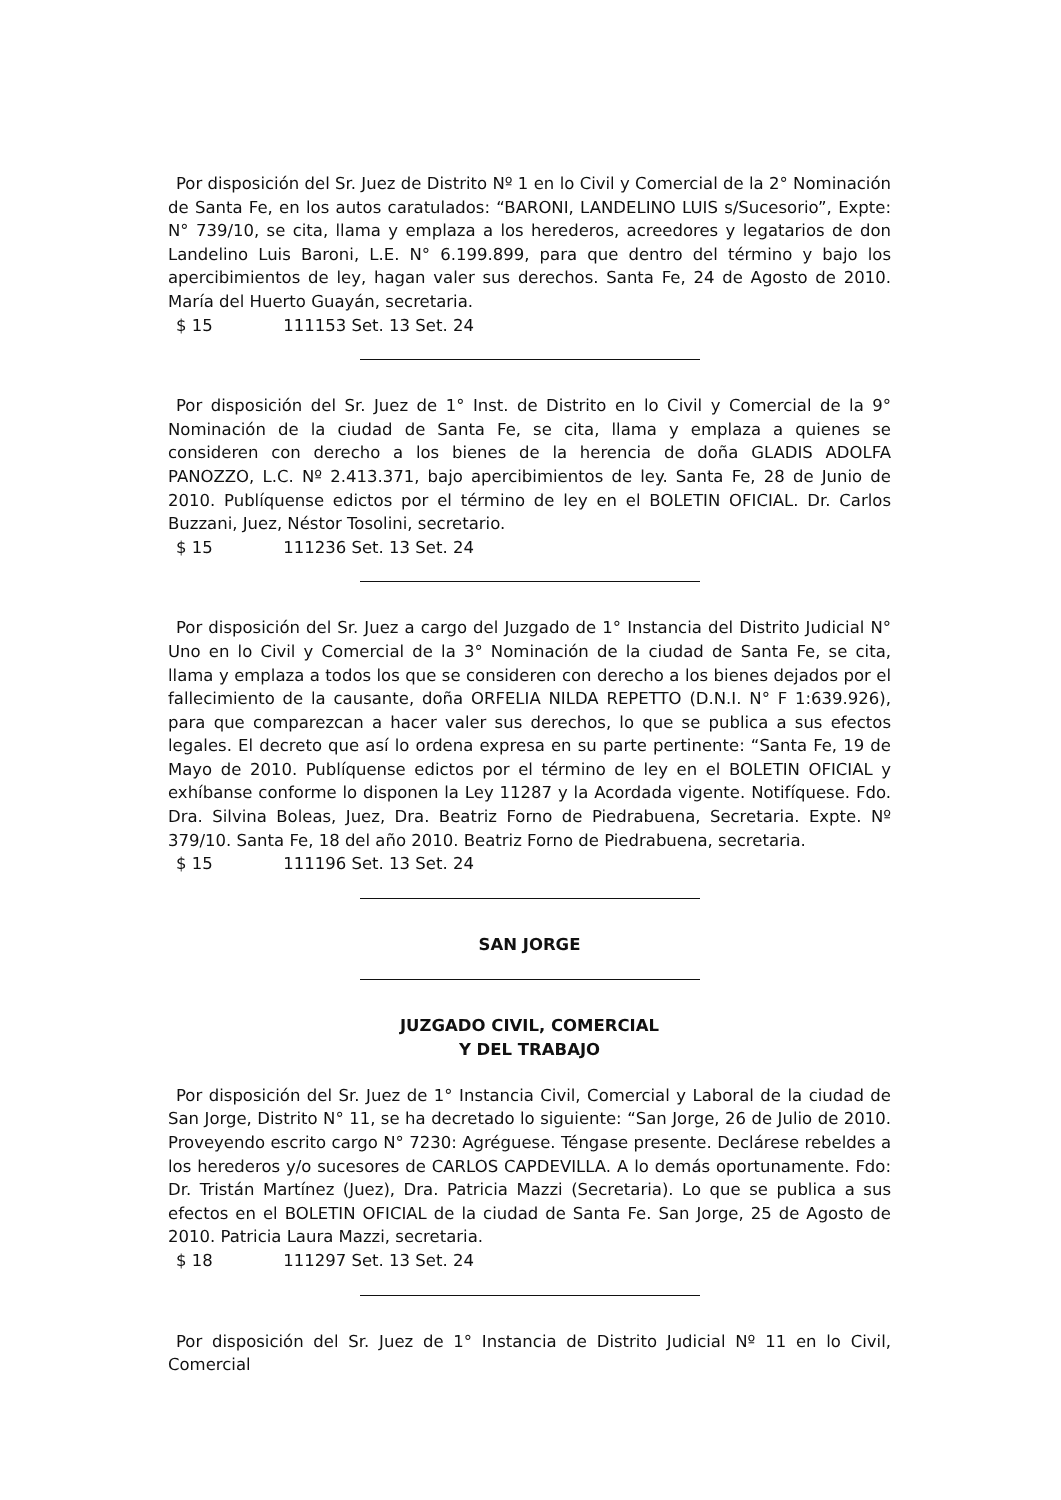Por disposición del Sr. Juez de Distrito Nº 1 en lo Civil y Comercial de la 2° Nominación de Santa Fe, en los autos caratulados: “BARONI, LANDELINO LUIS s/Sucesorio”, Expte: N° 739/10, se cita, llama y emplaza a los herederos, acreedores y legatarios de don Landelino Luis Baroni, L.E. N° 6.199.899, para que dentro del término y bajo los apercibimientos de ley, hagan valer sus derechos. Santa Fe, 24 de Agosto de 2010. María del Huerto Guayán, secretaria.
$ 15 111153 Set. 13 Set. 24
Por disposición del Sr. Juez de 1° Inst. de Distrito en lo Civil y Comercial de la 9° Nominación de la ciudad de Santa Fe, se cita, llama y emplaza a quienes se consideren con derecho a los bienes de la herencia de doña GLADIS ADOLFA PANOZZO, L.C. Nº 2.413.371, bajo apercibimientos de ley. Santa Fe, 28 de Junio de 2010. Publíquense edictos por el término de ley en el BOLETIN OFICIAL. Dr. Carlos Buzzani, Juez, Néstor Tosolini, secretario.
$ 15 111236 Set. 13 Set. 24
Por disposición del Sr. Juez a cargo del Juzgado de 1° Instancia del Distrito Judicial N° Uno en lo Civil y Comercial de la 3° Nominación de la ciudad de Santa Fe, se cita, llama y emplaza a todos los que se consideren con derecho a los bienes dejados por el fallecimiento de la causante, doña ORFELIA NILDA REPETTO (D.N.I. N° F 1:639.926), para que comparezcan a hacer valer sus derechos, lo que se publica a sus efectos legales. El decreto que así lo ordena expresa en su parte pertinente: “Santa Fe, 19 de Mayo de 2010. Publíquense edictos por el término de ley en el BOLETIN OFICIAL y exhíbanse conforme lo disponen la Ley 11287 y la Acordada vigente. Notifíquese. Fdo. Dra. Silvina Boleas, Juez, Dra. Beatriz Forno de Piedrabuena, Secretaria. Expte. Nº 379/10. Santa Fe, 18 del año 2010. Beatriz Forno de Piedrabuena, secretaria.
$ 15 111196 Set. 13 Set. 24
SAN JORGE
JUZGADO CIVIL, COMERCIAL
Y DEL TRABAJO
Por disposición del Sr. Juez de 1° Instancia Civil, Comercial y Laboral de la ciudad de San Jorge, Distrito N° 11, se ha decretado lo siguiente: “San Jorge, 26 de Julio de 2010. Proveyendo escrito cargo N° 7230: Agréguese. Téngase presente. Declárese rebeldes a los herederos y/o sucesores de CARLOS CAPDEVILLA. A lo demás oportunamente. Fdo: Dr. Tristán Martínez (Juez), Dra. Patricia Mazzi (Secretaria). Lo que se publica a sus efectos en el BOLETIN OFICIAL de la ciudad de Santa Fe. San Jorge, 25 de Agosto de 2010. Patricia Laura Mazzi, secretaria.
$ 18 111297 Set. 13 Set. 24
Por disposición del Sr. Juez de 1° Instancia de Distrito Judicial Nº 11 en lo Civil, Comercial